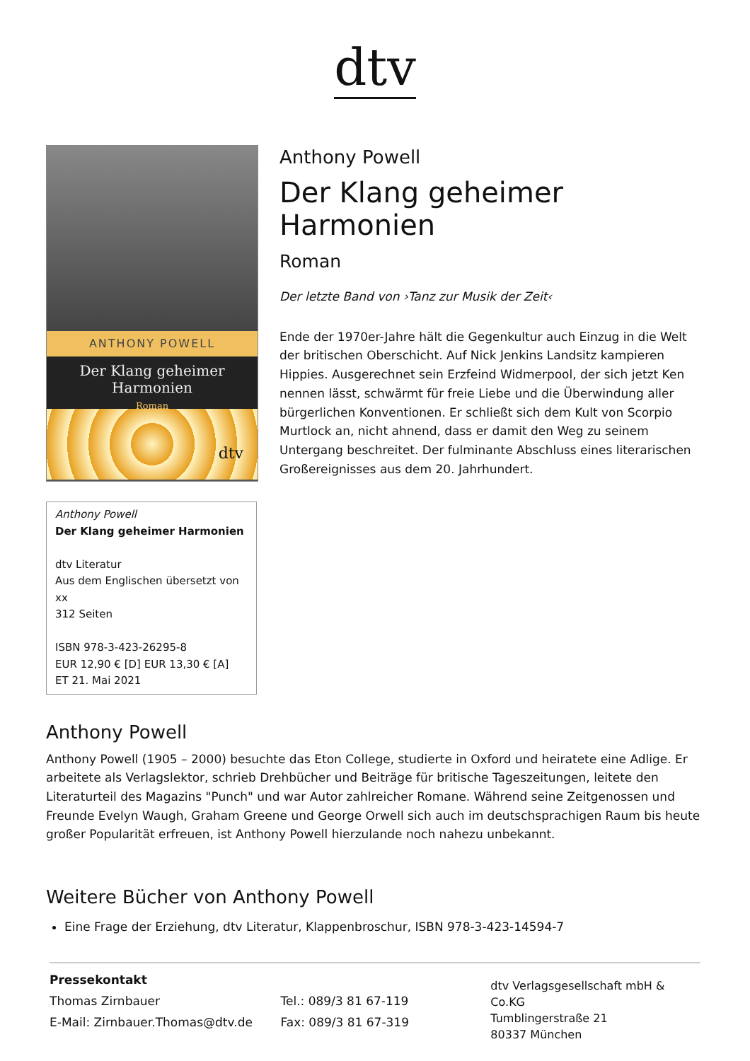dtv
ANTHONY POWELL
Der Klang geheimer Harmonien
Roman
dtv
Anthony Powell
Der Klang geheimer Harmonien
dtv Literatur
Aus dem Englischen übersetzt von xx
312 Seiten
ISBN 978-3-423-26295-8
EUR 12,90 € [D] EUR 13,30 € [A]
ET 21. Mai 2021
Anthony Powell
Der Klang geheimer Harmonien
Roman
Der letzte Band von ›Tanz zur Musik der Zeit‹
Ende der 1970er-Jahre hält die Gegenkultur auch Einzug in die Welt der britischen Oberschicht. Auf Nick Jenkins Landsitz kampieren Hippies. Ausgerechnet sein Erzfeind Widmerpool, der sich jetzt Ken nennen lässt, schwärmt für freie Liebe und die Überwindung aller bürgerlichen Konventionen. Er schließt sich dem Kult von Scorpio Murtlock an, nicht ahnend, dass er damit den Weg zu seinem Untergang beschreitet. Der fulminante Abschluss eines literarischen Großereignisses aus dem 20. Jahrhundert.
Anthony Powell
Anthony Powell (1905 – 2000) besuchte das Eton College, studierte in Oxford und heiratete eine Adlige. Er arbeitete als Verlagslektor, schrieb Drehbücher und Beiträge für britische Tageszeitungen, leitete den Literaturteil des Magazins "Punch" und war Autor zahlreicher Romane. Während seine Zeitgenossen und Freunde Evelyn Waugh, Graham Greene und George Orwell sich auch im deutschsprachigen Raum bis heute großer Popularität erfreuen, ist Anthony Powell hierzulande noch nahezu unbekannt.
Weitere Bücher von Anthony Powell
Eine Frage der Erziehung, dtv Literatur, Klappenbroschur, ISBN 978-3-423-14594-7
Pressekontakt
Thomas Zirnbauer
E-Mail: Zirnbauer.Thomas@dtv.de
Tel.: 089/3 81 67-119
Fax: 089/3 81 67-319
dtv Verlagsgesellschaft mbH & Co.KG
Tumblingerstraße 21
80337 München